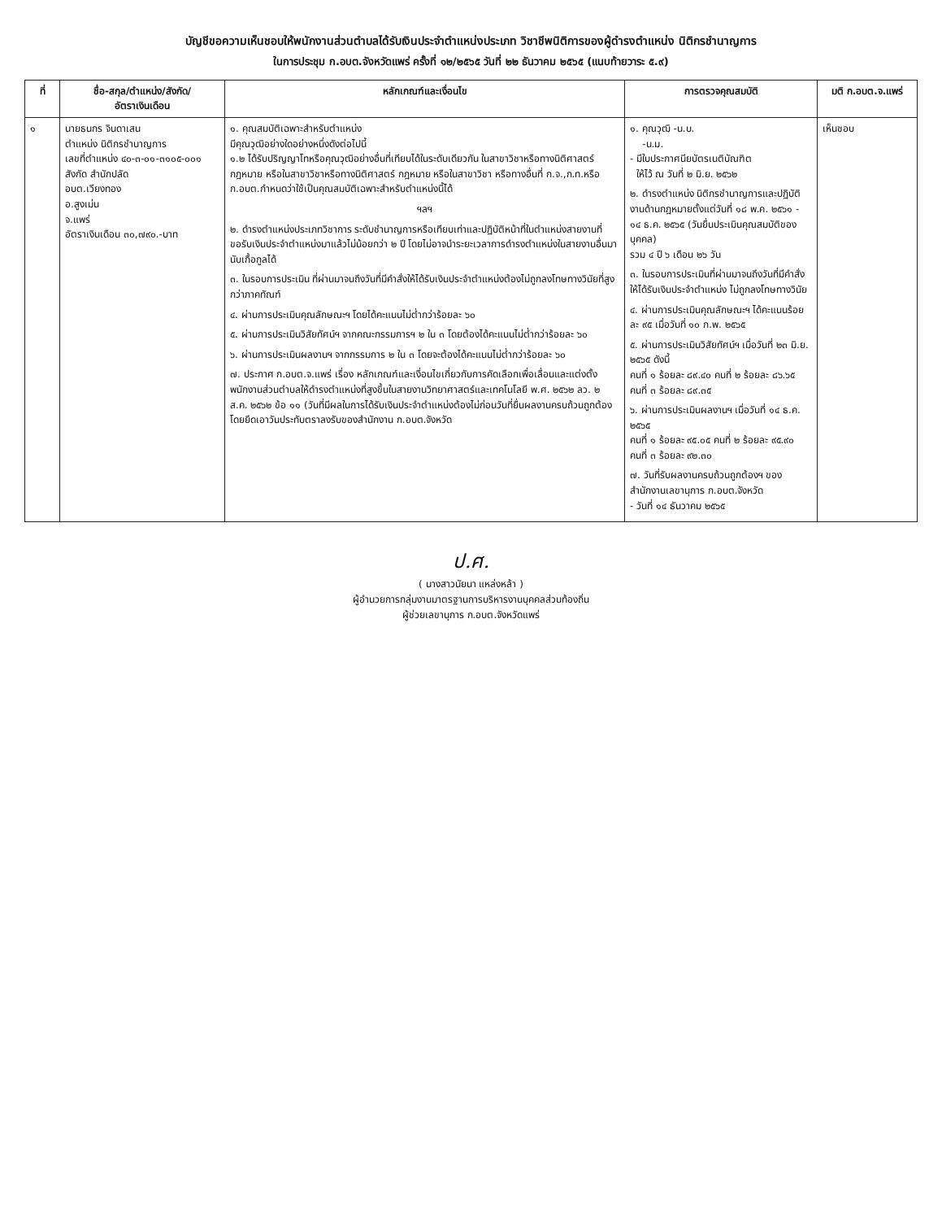บัญชีขอความเห็นชอบให้พนักงานส่วนตำบลได้รับเงินประจำตำแหน่งประเภท วิชาชีพนิติการของผู้ดำรงตำแหน่ง นิติกรชำนาญการ
ในการประชุม ก.อบต.จังหวัดแพร่ ครั้งที่ ๑๒/๒๕๖๕ วันที่ ๒๒ ธันวาคม ๒๕๖๕ (แนบท้ายวาระ ๕.๙)
| ที่ | ชื่อ-สกุล/ตำแหน่ง/สังกัด/ อัตราเงินเดือน | หลักเกณฑ์และเงื่อนไข | การตรวจคุณสมบัติ | มติ ก.อบต.จ.แพร่ |
| --- | --- | --- | --- | --- |
| ๑ | นายธนกร จินดาเสน ตำแหน่ง นิติกรชำนาญการ เลขที่ตำแหน่ง ๔๐-๓-๐๑-๓๑๐๕-๐๐๑ สังกัด สำนักปลัด อบต.เวียงทอง อ.สูงเม่น จ.แพร่ อัตราเงินเดือน ๓๐,๗๙๐.-บาท | ๑. คุณสมบัติเฉพาะสำหรับตำแหน่ง มีคุณวุฒิอย่างใดอย่างหนึ่งดังต่อไปนี้ ๑.๒ ได้รับปริญญาโทหรือคุณวุฒิอย่างอื่นที่เทียบได้ในระดับเดียวกัน ในสาขาวิชาหรือทางนิติศาสตร์ กฎหมาย หรือในสาขาวิชาหรือทางนิติศาสตร์ กฎหมาย หรือในสาขาวิชา หรือทางอื่นที่ ก.จ.,ก.ท.หรือ ก.อบต.กำหนดว่าใช้เป็นคุณสมบัติเฉพาะสำหรับตำแหน่งนี้ได้ ฯลฯ ๒. ดำรงตำแหน่งประเภทวิชาการ ระดับชำนาญการหรือเทียบเท่าและปฏิบัติหน้าที่ในตำแหน่งสายงานที่ขอรับเงินประจำตำแหน่งมาแล้วไม่น้อยกว่า ๒ ปี โดยไม่อาจนำระยะเวลาการดำรงตำแหน่งในสายงานอื่นมานับเกื้อกูลได้ ๓. ในรอบการประเมิน ที่ผ่านมาจนถึงวันที่มีคำสั่งให้ได้รับเงินประจำตำแหน่งต้องไม่ถูกลงโทษทางวินัยที่สูงกว่าภาคทัณฑ์ ๔. ผ่านการประเมินคุณลักษณะฯ โดยได้คะแนนไม่ต่ำกว่าร้อยละ ๖๐ ๕. ผ่านการประเมินวิสัยทัศน์ฯ จากคณะกรรมการฯ ๒ ใน ๓ โดยต้องได้คะแนนไม่ต่ำกว่าร้อยละ ๖๐ ๖. ผ่านการประเมินผลงานฯ จากกรรมการ ๒ ใน ๓ โดยจะต้องได้คะแนนไม่ต่ำกว่าร้อยละ ๖๐ ๗. ประกาศ ก.อบต.จ.แพร่ เรื่อง หลักเกณฑ์และเงื่อนไขเกี่ยวกับการคัดเลือกเพื่อเลื่อนและแต่งตั้งพนักงานส่วนตำบลให้ดำรงตำแหน่งที่สูงขึ้นในสายงานวิทยาศาสตร์และเทคโนโลยี พ.ศ. ๒๕๖๒ ลว. ๒ ส.ค. ๒๕๖๒ ข้อ ๑๑ (วันที่มีผลในการได้รับเงินประจำตำแหน่งต้องไม่ก่อนวันที่ยื่นผลงานครบถ้วนถูกต้องโดยยึดเอาวันประทับตราลงรับของสำนักงาน ก.อบต.จังหวัด | ๑. คุณวุฒิ -น.บ. -น.ม. - มีใบประกาศนียบัตรเนติบัณฑิต ให้ไว้ ณ วันที่ ๒ มิ.ย. ๒๕๖๒ ๒. ดำรงตำแหน่ง นิติกรชำนาญการและปฏิบัติงานด้านกฎหมายตั้งแต่วันที่ ๑๘ พ.ค. ๒๕๖๑ - ๑๔ ธ.ค. ๒๕๖๕ (วันยื่นประเมินคุณสมบัติของบุคคล) รวม ๔ ปี ๖ เดือน ๒๖ วัน ๓. ในรอบการประเมินที่ผ่านมาจนถึงวันที่มีคำสั่งให้ได้รับเงินประจำตำแหน่ง ไม่ถูกลงโทษทางวินัย ๔. ผ่านการประเมินคุณลักษณะฯ ได้คะแนนร้อยละ ๙๕ เมื่อวันที่ ๑๐ ก.พ. ๒๕๖๕ ๕. ผ่านการประเมินวิสัยทัศน์ฯ เมื่อวันที่ ๒๓ มิ.ย. ๒๕๖๕ ดังนี้ คนที่ ๑ ร้อยละ ๘๙.๔๐ คนที่ ๒ ร้อยละ ๘๖.๖๕ คนที่ ๓ ร้อยละ ๘๙.๓๕ ๖. ผ่านการประเมินผลงานฯ เมื่อวันที่ ๑๔ ธ.ค. ๒๕๖๕ คนที่ ๑ ร้อยละ ๙๕.๐๕ คนที่ ๒ ร้อยละ ๙๕.๙๐ คนที่ ๓ ร้อยละ ๙๒.๓๐ ๗. วันที่รับผลงานครบถ้วนถูกต้องฯ ของสำนักงานเลขานุการ ก.อบต.จังหวัด - วันที่ ๑๔ ธันวาคม ๒๕๖๕ | เห็นชอบ |
ป.ศ.
( นางสาวนัยนา แหล่งหล้า )
ผู้อำนวยการกลุ่มงานมาตรฐานการบริหารงานบุคคลส่วนท้องถิ่น
ผู้ช่วยเลขานุการ ก.อบต.จังหวัดแพร่